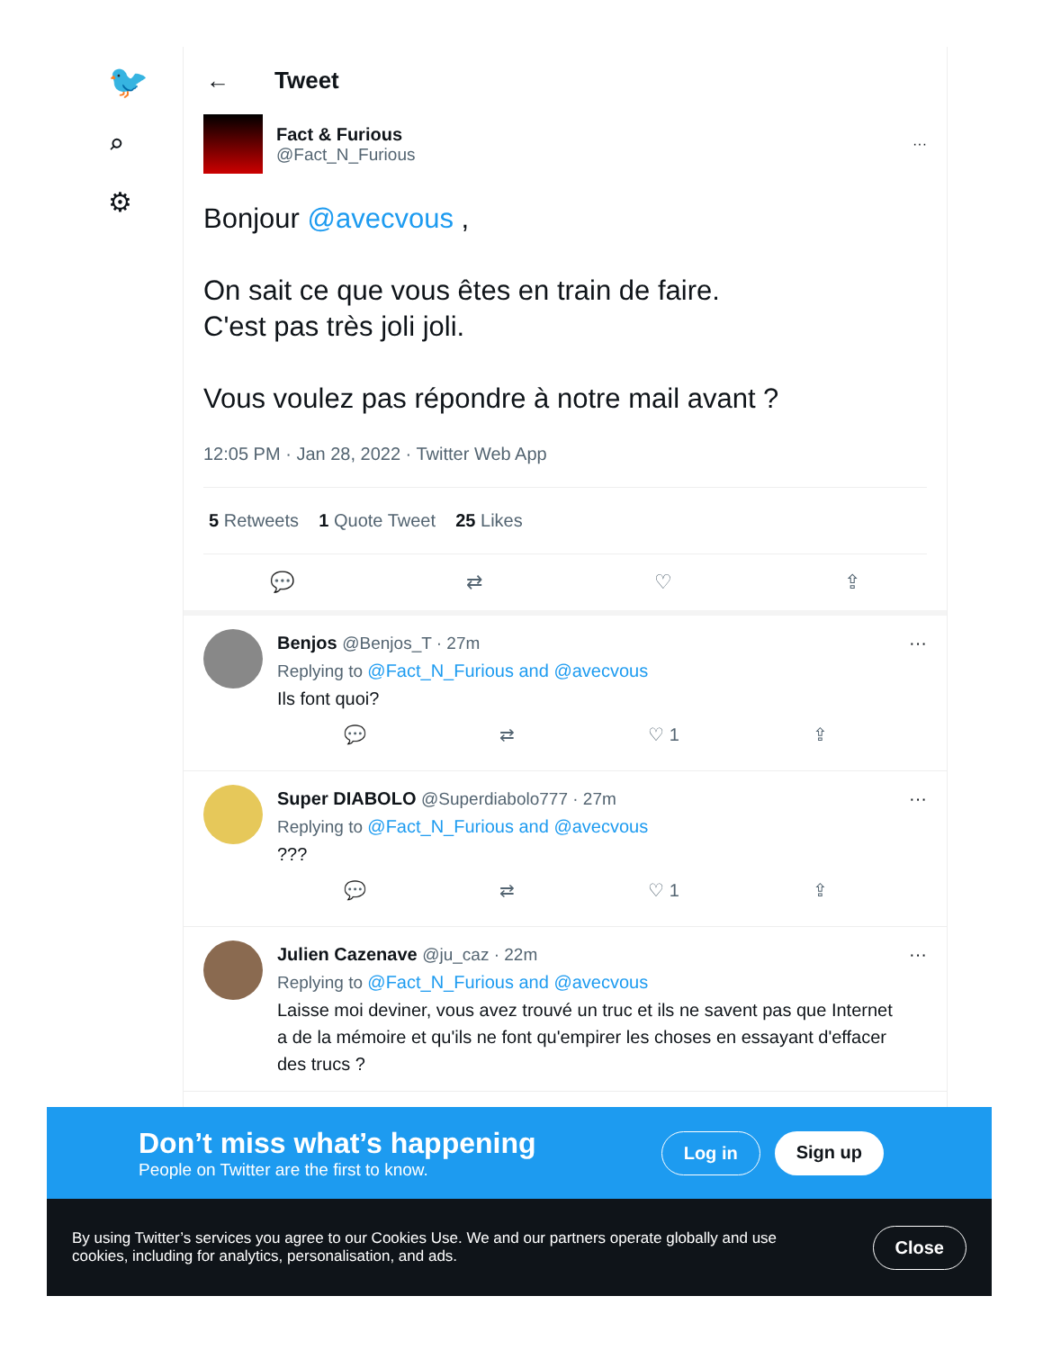🐦
⌕
⚙
← Tweet
Fact & Furious
@Fact_N_Furious
···
Bonjour @avecvous ,
On sait ce que vous êtes en train de faire.
C'est pas très joli joli.
Vous voulez pas répondre à notre mail avant ?
12:05 PM · Jan 28, 2022 · Twitter Web App
5 Retweets 1 Quote Tweet 25 Likes
💬 ⇄ ♡ ⇪
Benjos @Benjos_T · 27m
Replying to @Fact_N_Furious and @avecvous
Ils font quoi?
💬 ⇄ ♡ 1 ⇪
···
Super DIABOLO @Superdiabolo777 · 27m
Replying to @Fact_N_Furious and @avecvous
???
💬 ⇄ ♡ 1 ⇪
···
Julien Cazenave @ju_caz · 22m
Replying to @Fact_N_Furious and @avecvous
Laisse moi deviner, vous avez trouvé un truc et ils ne savent pas que Internet a de la mémoire et qu'ils ne font qu'empirer les choses en essayant d'effacer des trucs ?
···
Don’t miss what’s happening
People on Twitter are the first to know.
Log in Sign up
By using Twitter’s services you agree to our Cookies Use. We and our partners operate globally and use cookies, including for analytics, personalisation, and ads.
Close